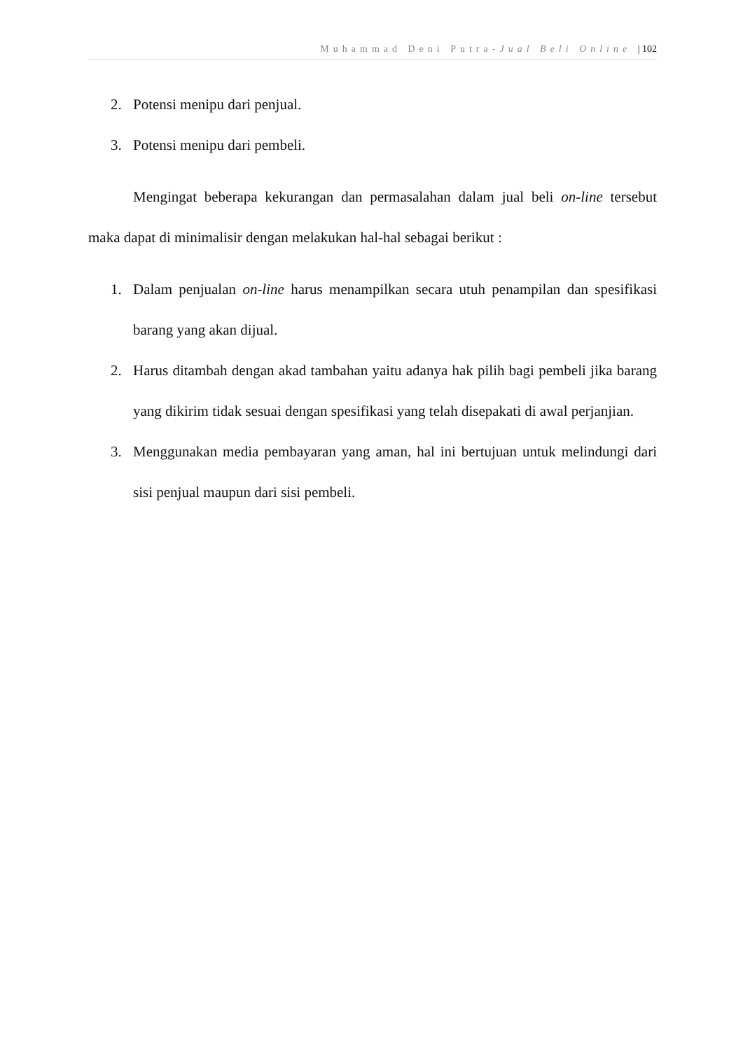Muhammad Deni Putra-Jual Beli Online | 102
2. Potensi menipu dari penjual.
3. Potensi menipu dari pembeli.
Mengingat beberapa kekurangan dan permasalahan dalam jual beli on-line tersebut maka dapat di minimalisir dengan melakukan hal-hal sebagai berikut :
1. Dalam penjualan on-line harus menampilkan secara utuh penampilan dan spesifikasi barang yang akan dijual.
2. Harus ditambah dengan akad tambahan yaitu adanya hak pilih bagi pembeli jika barang yang dikirim tidak sesuai dengan spesifikasi yang telah disepakati di awal perjanjian.
3. Menggunakan media pembayaran yang aman, hal ini bertujuan untuk melindungi dari sisi penjual maupun dari sisi pembeli.